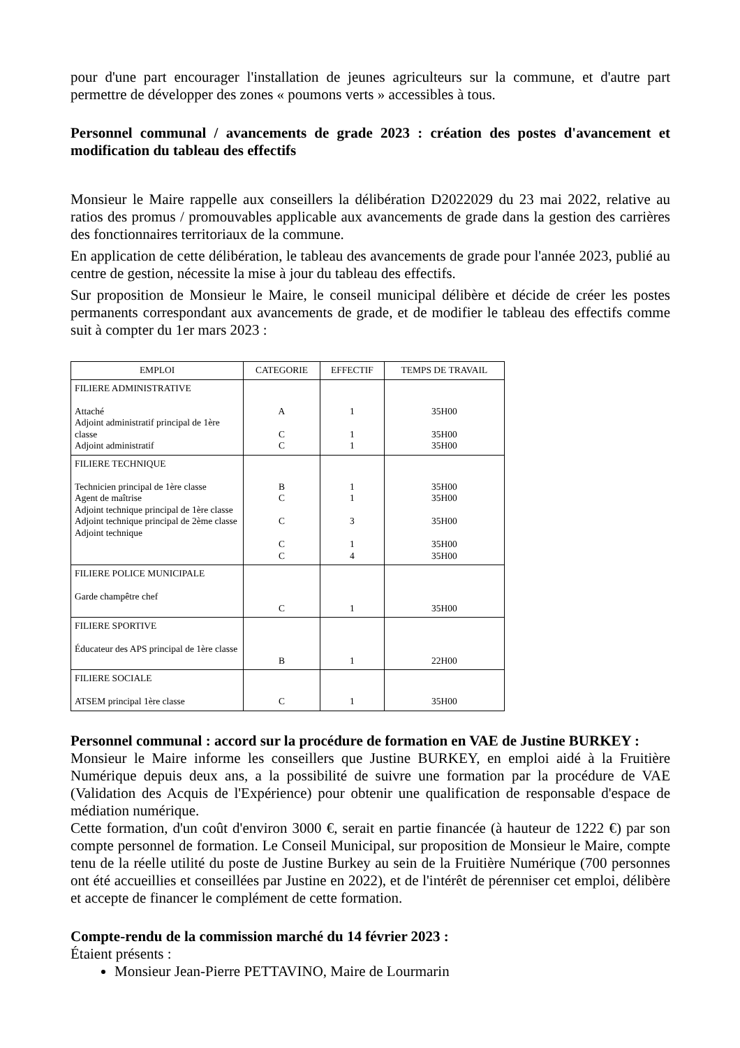pour d'une part encourager l'installation de jeunes agriculteurs sur la commune, et d'autre part permettre de développer des zones « poumons verts » accessibles à tous.
Personnel communal / avancements de grade 2023 : création des postes d'avancement et modification du tableau des effectifs
Monsieur le Maire rappelle aux conseillers la délibération D2022029 du 23 mai 2022, relative au ratios des promus / promouvables applicable aux avancements de grade dans la gestion des carrières des fonctionnaires territoriaux de la commune.
En application de cette délibération, le tableau des avancements de grade pour l'année 2023, publié au centre de gestion, nécessite la mise à jour du tableau des effectifs.
Sur proposition de Monsieur le Maire, le conseil municipal délibère et décide de créer les postes permanents correspondant aux avancements de grade, et de modifier le tableau des effectifs comme suit à compter du 1er mars 2023 :
| EMPLOI | CATEGORIE | EFFECTIF | TEMPS DE TRAVAIL |
| --- | --- | --- | --- |
| FILIERE ADMINISTRATIVE Attaché Adjoint administratif principal de 1ère classe Adjoint administratif | A C C | 1 1 1 | 35H00 35H00 35H00 |
| FILIERE TECHNIQUE Technicien principal de 1ère classe Agent de maîtrise Adjoint technique principal de 1ère classe Adjoint technique principal de 2ème classe Adjoint technique | B C C C C | 1 1 3 1 4 | 35H00 35H00 35H00 35H00 35H00 |
| FILIERE POLICE MUNICIPALE Garde champêtre chef | C | 1 | 35H00 |
| FILIERE SPORTIVE Éducateur des APS principal de 1ère classe | B | 1 | 22H00 |
| FILIERE SOCIALE ATSEM principal 1ère classe | C | 1 | 35H00 |
Personnel communal : accord sur la procédure de formation en VAE de Justine BURKEY :
Monsieur le Maire informe les conseillers que Justine BURKEY, en emploi aidé à la Fruitière Numérique depuis deux ans, a la possibilité de suivre une formation par la procédure de VAE (Validation des Acquis de l'Expérience) pour obtenir une qualification de responsable d'espace de médiation numérique.
Cette formation, d'un coût d'environ 3000 €, serait en partie financée (à hauteur de 1222 €) par son compte personnel de formation. Le Conseil Municipal, sur proposition de Monsieur le Maire, compte tenu de la réelle utilité du poste de Justine Burkey au sein de la Fruitière Numérique (700 personnes ont été accueillies et conseillées par Justine en 2022), et de l'intérêt de pérenniser cet emploi, délibère et accepte de financer le complément de cette formation.
Compte-rendu de la commission marché du 14 février 2023 :
Étaient présents :
Monsieur Jean-Pierre PETTAVINO, Maire de Lourmarin